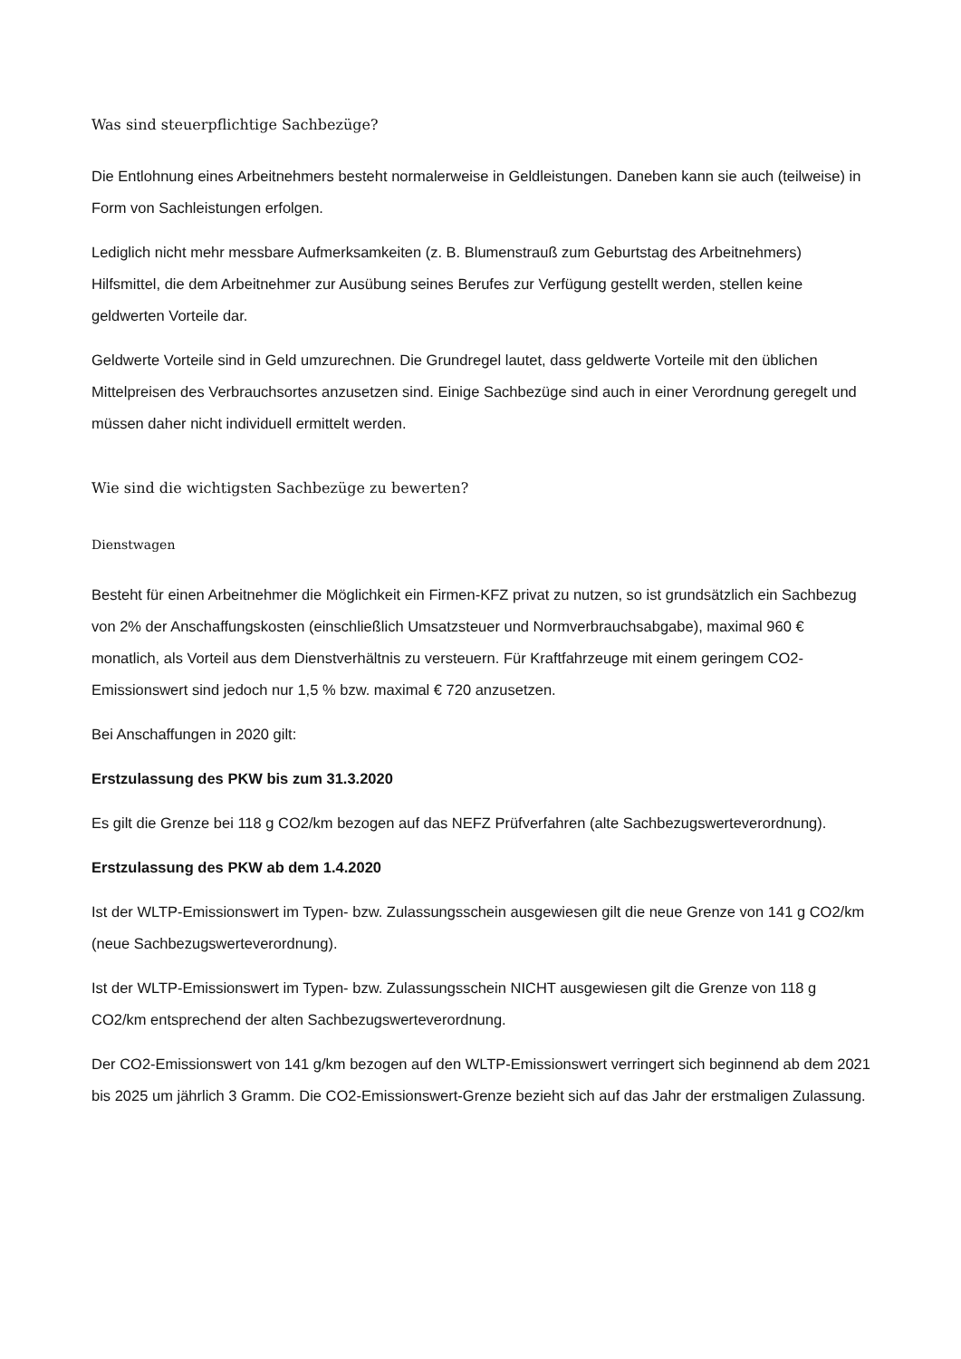Was sind steuerpflichtige Sachbezüge?
Die Entlohnung eines Arbeitnehmers besteht normalerweise in Geldleistungen. Daneben kann sie auch (teilweise) in Form von Sachleistungen erfolgen.
Lediglich nicht mehr messbare Aufmerksamkeiten (z. B. Blumenstrauß zum Geburtstag des Arbeitnehmers) Hilfsmittel, die dem Arbeitnehmer zur Ausübung seines Berufes zur Verfügung gestellt werden, stellen keine geldwerten Vorteile dar.
Geldwerte Vorteile sind in Geld umzurechnen. Die Grundregel lautet, dass geldwerte Vorteile mit den üblichen Mittelpreisen des Verbrauchsortes anzusetzen sind. Einige Sachbezüge sind auch in einer Verordnung geregelt und müssen daher nicht individuell ermittelt werden.
Wie sind die wichtigsten Sachbezüge zu bewerten?
Dienstwagen
Besteht für einen Arbeitnehmer die Möglichkeit ein Firmen-KFZ privat zu nutzen, so ist grundsätzlich ein Sachbezug von 2% der Anschaffungskosten (einschließlich Umsatzsteuer und Normverbrauchsabgabe), maximal 960 € monatlich, als Vorteil aus dem Dienstverhältnis zu versteuern. Für Kraftfahrzeuge mit einem geringem CO2-Emissionswert sind jedoch nur 1,5 % bzw. maximal € 720 anzusetzen.
Bei Anschaffungen in 2020 gilt:
Erstzulassung des PKW bis zum 31.3.2020
Es gilt die Grenze bei 118 g CO2/km bezogen auf das NEFZ Prüfverfahren (alte Sachbezugswerteverordnung).
Erstzulassung des PKW ab dem 1.4.2020
Ist der WLTP-Emissionswert im Typen- bzw. Zulassungsschein ausgewiesen gilt die neue Grenze von 141 g CO2/km (neue Sachbezugswerteverordnung).
Ist der WLTP-Emissionswert im Typen- bzw. Zulassungsschein NICHT ausgewiesen gilt die Grenze von 118 g CO2/km entsprechend der alten Sachbezugswerteverordnung.
Der CO2-Emissionswert von 141 g/km bezogen auf den WLTP-Emissionswert verringert sich beginnend ab dem 2021 bis 2025 um jährlich 3 Gramm. Die CO2-Emissionswert-Grenze bezieht sich auf das Jahr der erstmaligen Zulassung.